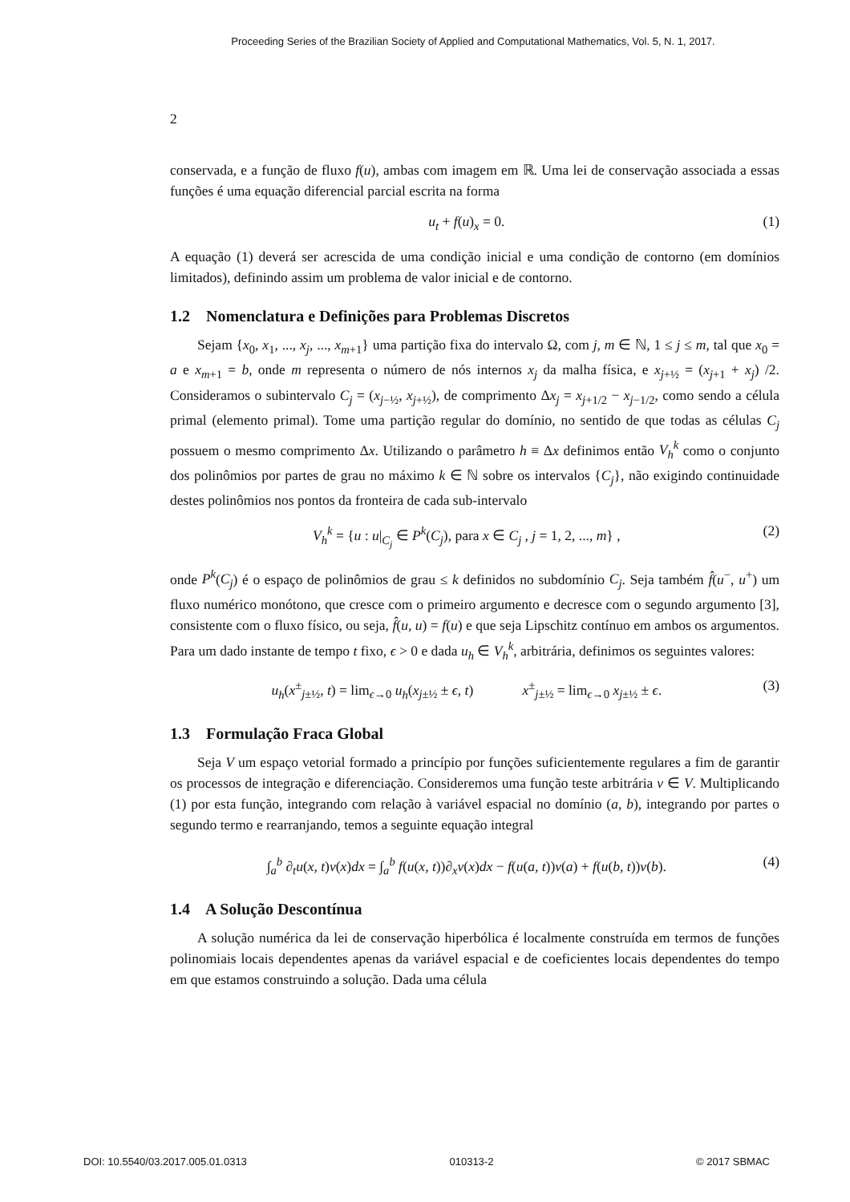Proceeding Series of the Brazilian Society of Applied and Computational Mathematics, Vol. 5, N. 1, 2017.
2
conservada, e a função de fluxo f(u), ambas com imagem em ℝ. Uma lei de conservação associada a essas funções é uma equação diferencial parcial escrita na forma
u<sub>t</sub> + f(u)<sub>x</sub> = 0. (1)
A equação (1) deverá ser acrescida de uma condição inicial e uma condição de contorno (em domínios limitados), definindo assim um problema de valor inicial e de contorno.
1.2 Nomenclatura e Definições para Problemas Discretos
Sejam {x<sub>0</sub>, x<sub>1</sub>, ..., x<sub>j</sub>, ..., x<sub>m+1</sub>} uma partição fixa do intervalo Ω, com j, m ∈ ℕ, 1 ≤ j ≤ m, tal que x<sub>0</sub> = a e x<sub>m+1</sub> = b, onde m representa o número de nós internos x<sub>j</sub> da malha física, e x<sub>j+½</sub> = (x<sub>j+1</sub> + x<sub>j</sub>) /2. Consideramos o subintervalo C<sub>j</sub> = (x<sub>j−½</sub>, x<sub>j+½</sub>), de comprimento Δx<sub>j</sub> = x<sub>j+1/2</sub> − x<sub>j−1/2</sub>, como sendo a célula primal (elemento primal). Tome uma partição regular do domínio, no sentido de que todas as células C<sub>j</sub> possuem o mesmo comprimento Δx. Utilizando o parâmetro h ≡ Δx definimos então V<sub>h</sub><sup>k</sup> como o conjunto dos polinômios por partes de grau no máximo k ∈ ℕ sobre os intervalos {C<sub>j</sub>}, não exigindo continuidade destes polinômios nos pontos da fronteira de cada sub-intervalo
V<sub>h</sub><sup>k</sup> = {u : u|<sub>C<sub>j</sub></sub> ∈ P<sup>k</sup>(C<sub>j</sub>), para x ∈ C<sub>j</sub> , j = 1, 2, ..., m} , (2)
onde P<sup>k</sup>(C<sub>j</sub>) é o espaço de polinômios de grau ≤ k definidos no subdomínio C<sub>j</sub>. Seja também f̂(u<sup>−</sup>, u<sup>+</sup>) um fluxo numérico monótono, que cresce com o primeiro argumento e decresce com o segundo argumento [3], consistente com o fluxo físico, ou seja, f̂(u, u) = f(u) e que seja Lipschitz contínuo em ambos os argumentos. Para um dado instante de tempo t fixo, ϵ > 0 e dada u<sub>h</sub> ∈ V<sub>h</sub><sup>k</sup>, arbitrária, definimos os seguintes valores:
u<sub>h</sub>(x<sup>±</sup><sub>j±½</sub>, t) = lim<sub>ϵ→0</sub> u<sub>h</sub>(x<sub>j±½</sub> ± ϵ, t) x<sup>±</sup><sub>j±½</sub> = lim<sub>ϵ→0</sub> x<sub>j±½</sub> ± ϵ. (3)
1.3 Formulação Fraca Global
Seja V um espaço vetorial formado a princípio por funções suficientemente regulares a fim de garantir os processos de integração e diferenciação. Consideremos uma função teste arbitrária v ∈ V. Multiplicando (1) por esta função, integrando com relação à variável espacial no domínio (a, b), integrando por partes o segundo termo e rearranjando, temos a seguinte equação integral
∫<sub>a</sub><sup>b</sup> ∂<sub>t</sub>u(x, t)v(x)dx = ∫<sub>a</sub><sup>b</sup> f(u(x, t))∂<sub>x</sub>v(x)dx − f(u(a, t))v(a) + f(u(b, t))v(b). (4)
1.4 A Solução Descontínua
A solução numérica da lei de conservação hiperbólica é localmente construída em termos de funções polinomiais locais dependentes apenas da variável espacial e de coeficientes locais dependentes do tempo em que estamos construindo a solução. Dada uma célula
DOI: 10.5540/03.2017.005.01.0313 010313-2 © 2017 SBMAC